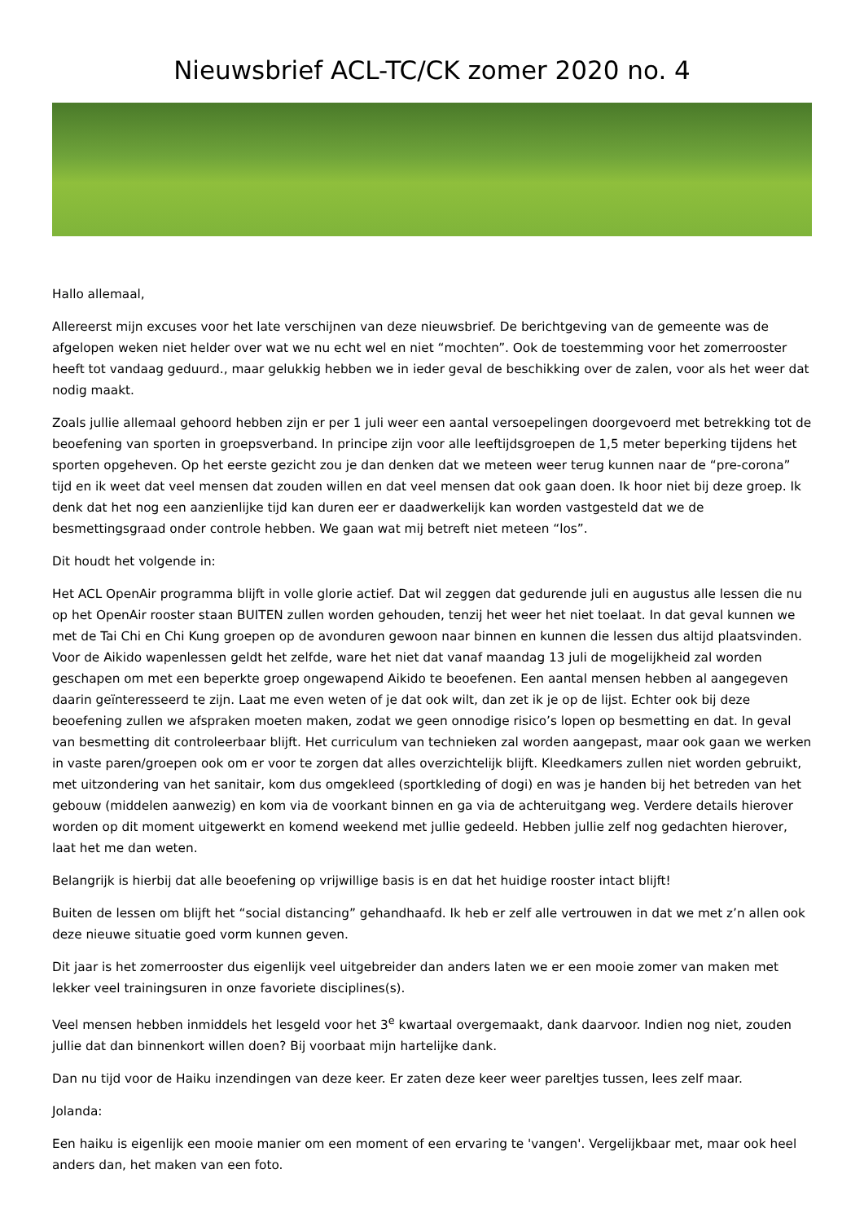Nieuwsbrief ACL-TC/CK zomer 2020 no. 4
Hallo allemaal,
Allereerst mijn excuses voor het late verschijnen van deze nieuwsbrief. De berichtgeving van de gemeente was de afgelopen weken niet helder over wat we nu echt wel en niet “mochten”. Ook de toestemming voor het zomerrooster heeft tot vandaag geduurd., maar gelukkig hebben we in ieder geval de beschikking over de zalen, voor als het weer dat nodig maakt.
Zoals jullie allemaal gehoord hebben zijn er per 1 juli weer een aantal versoepelingen doorgevoerd met betrekking tot de beoefening van sporten in groepsverband. In principe zijn voor alle leeftijdsgroepen de 1,5 meter beperking tijdens het sporten opgeheven. Op het eerste gezicht zou je dan denken dat we meteen weer terug kunnen naar de “pre-corona” tijd en ik weet dat veel mensen dat zouden willen en dat veel mensen dat ook gaan doen. Ik hoor niet bij deze groep. Ik denk dat het nog een aanzienlijke tijd kan duren eer er daadwerkelijk kan worden vastgesteld dat we de besmettingsgraad onder controle hebben. We gaan wat mij betreft niet meteen “los”.
Dit houdt het volgende in:
Het ACL OpenAir programma blijft in volle glorie actief. Dat wil zeggen dat gedurende juli en augustus alle lessen die nu op het OpenAir rooster staan BUITEN zullen worden gehouden, tenzij het weer het niet toelaat. In dat geval kunnen we met de Tai Chi en Chi Kung groepen op de avonduren gewoon naar binnen en kunnen die lessen dus altijd plaatsvinden. Voor de Aikido wapenlessen geldt het zelfde, ware het niet dat vanaf maandag 13 juli de mogelijkheid zal worden geschapen om met een beperkte groep ongewapend Aikido te beoefenen. Een aantal mensen hebben al aangegeven daarin geïnteresseerd te zijn. Laat me even weten of je dat ook wilt, dan zet ik je op de lijst. Echter ook bij deze beoefening zullen we afspraken moeten maken, zodat we geen onnodige risico’s lopen op besmetting en dat. In geval van besmetting dit controleerbaar blijft. Het curriculum van technieken zal worden aangepast, maar ook gaan we werken in vaste paren/groepen ook om er voor te zorgen dat alles overzichtelijk blijft. Kleedkamers zullen niet worden gebruikt, met uitzondering van het sanitair, kom dus omgekleed (sportkleding of dogi) en was je handen bij het betreden van het gebouw (middelen aanwezig) en kom via de voorkant binnen en ga via de achteruitgang weg. Verdere details hierover worden op dit moment uitgewerkt en komend weekend met jullie gedeeld. Hebben jullie zelf nog gedachten hierover, laat het me dan weten.
Belangrijk is hierbij dat alle beoefening op vrijwillige basis is en dat het huidige rooster intact blijft!
Buiten de lessen om blijft het “social distancing” gehandhaafd. Ik heb er zelf alle vertrouwen in dat we met z’n allen ook deze nieuwe situatie goed vorm kunnen geven.
Dit jaar is het zomerrooster dus eigenlijk veel uitgebreider dan anders laten we er een mooie zomer van maken met lekker veel trainingsuren in onze favoriete disciplines(s).
Veel mensen hebben inmiddels het lesgeld voor het 3<sup>e</sup> kwartaal overgemaakt, dank daarvoor. Indien nog niet, zouden jullie dat dan binnenkort willen doen? Bij voorbaat mijn hartelijke dank.
Dan nu tijd voor de Haiku inzendingen van deze keer. Er zaten deze keer weer pareltjes tussen, lees zelf maar.
Jolanda:
Een haiku is eigenlijk een mooie manier om een moment of een ervaring te 'vangen'. Vergelijkbaar met, maar ook heel anders dan, het maken van een foto.